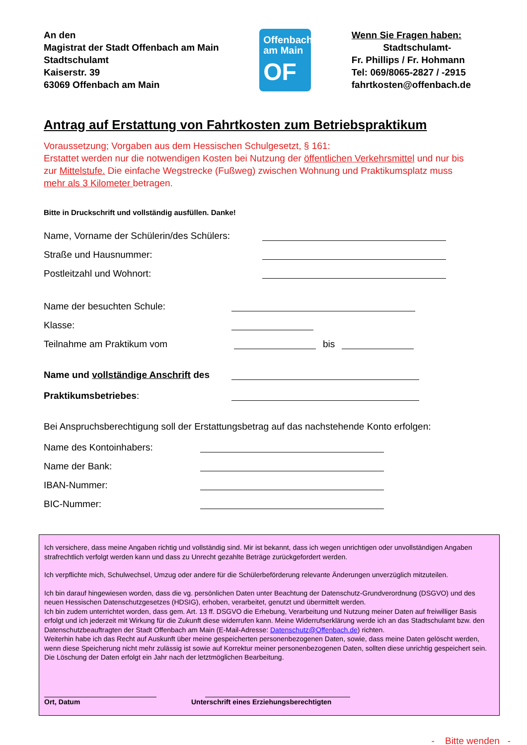An den
Magistrat der Stadt Offenbach am Main
Stadtschulamt
Kaiserstr. 39
63069 Offenbach am Main
Offenbach
am Main
OF
Wenn Sie Fragen haben:
Stadtschulamt-
Fr. Phillips / Fr. Hohmann
Tel: 069/8065-2827 / -2915
fahrtkosten@offenbach.de
Antrag auf Erstattung von Fahrtkosten zum Betriebspraktikum
Voraussetzung; Vorgaben aus dem Hessischen Schulgesetzt, § 161:
Erstattet werden nur die notwendigen Kosten bei Nutzung der öffentlichen Verkehrsmittel und nur bis zur Mittelstufe. Die einfache Wegstrecke (Fußweg) zwischen Wohnung und Praktikumsplatz muss mehr als 3 Kilometer betragen.
Bitte in Druckschrift und vollständig ausfüllen. Danke!
Name, Vorname der Schülerin/des Schülers:
Straße und Hausnummer:
Postleitzahl und Wohnort:
Name der besuchten Schule:
Klasse:
Teilnahme am Praktikum vom bis
Name und vollständige Anschrift des
Praktikumsbetriebes:
Bei Anspruchsberechtigung soll der Erstattungsbetrag auf das nachstehende Konto erfolgen:
Name des Kontoinhabers:
Name der Bank:
IBAN-Nummer:
BIC-Nummer:
Ich versichere, dass meine Angaben richtig und vollständig sind. Mir ist bekannt, dass ich wegen unrichtigen oder unvollständigen Angaben strafrechtlich verfolgt werden kann und dass zu Unrecht gezahlte Beträge zurückgefordert werden.
Ich verpflichte mich, Schulwechsel, Umzug oder andere für die Schülerbeförderung relevante Änderungen unverzüglich mitzuteilen.
Ich bin darauf hingewiesen worden, dass die vg. persönlichen Daten unter Beachtung der Datenschutz-Grundverordnung (DSGVO) und des neuen Hessischen Datenschutzgesetzes (HDSIG), erhoben, verarbeitet, genutzt und übermittelt werden.
Ich bin zudem unterrichtet worden, dass gem. Art. 13 ff. DSGVO die Erhebung, Verarbeitung und Nutzung meiner Daten auf freiwilliger Basis erfolgt und ich jederzeit mit Wirkung für die Zukunft diese widerrufen kann. Meine Widerrufserklärung werde ich an das Stadtschulamt bzw. den Datenschutzbeauftragten der Stadt Offenbach am Main (E-Mail-Adresse: Datenschutz@Offenbach.de) richten.
Weiterhin habe ich das Recht auf Auskunft über meine gespeicherten personenbezogenen Daten, sowie, dass meine Daten gelöscht werden, wenn diese Speicherung nicht mehr zulässig ist sowie auf Korrektur meiner personenbezogenen Daten, sollten diese unrichtig gespeichert sein.
Die Löschung der Daten erfolgt ein Jahr nach der letztmöglichen Bearbeitung.
Ort, Datum Unterschrift eines Erziehungsberechtigten
- Bitte wenden -